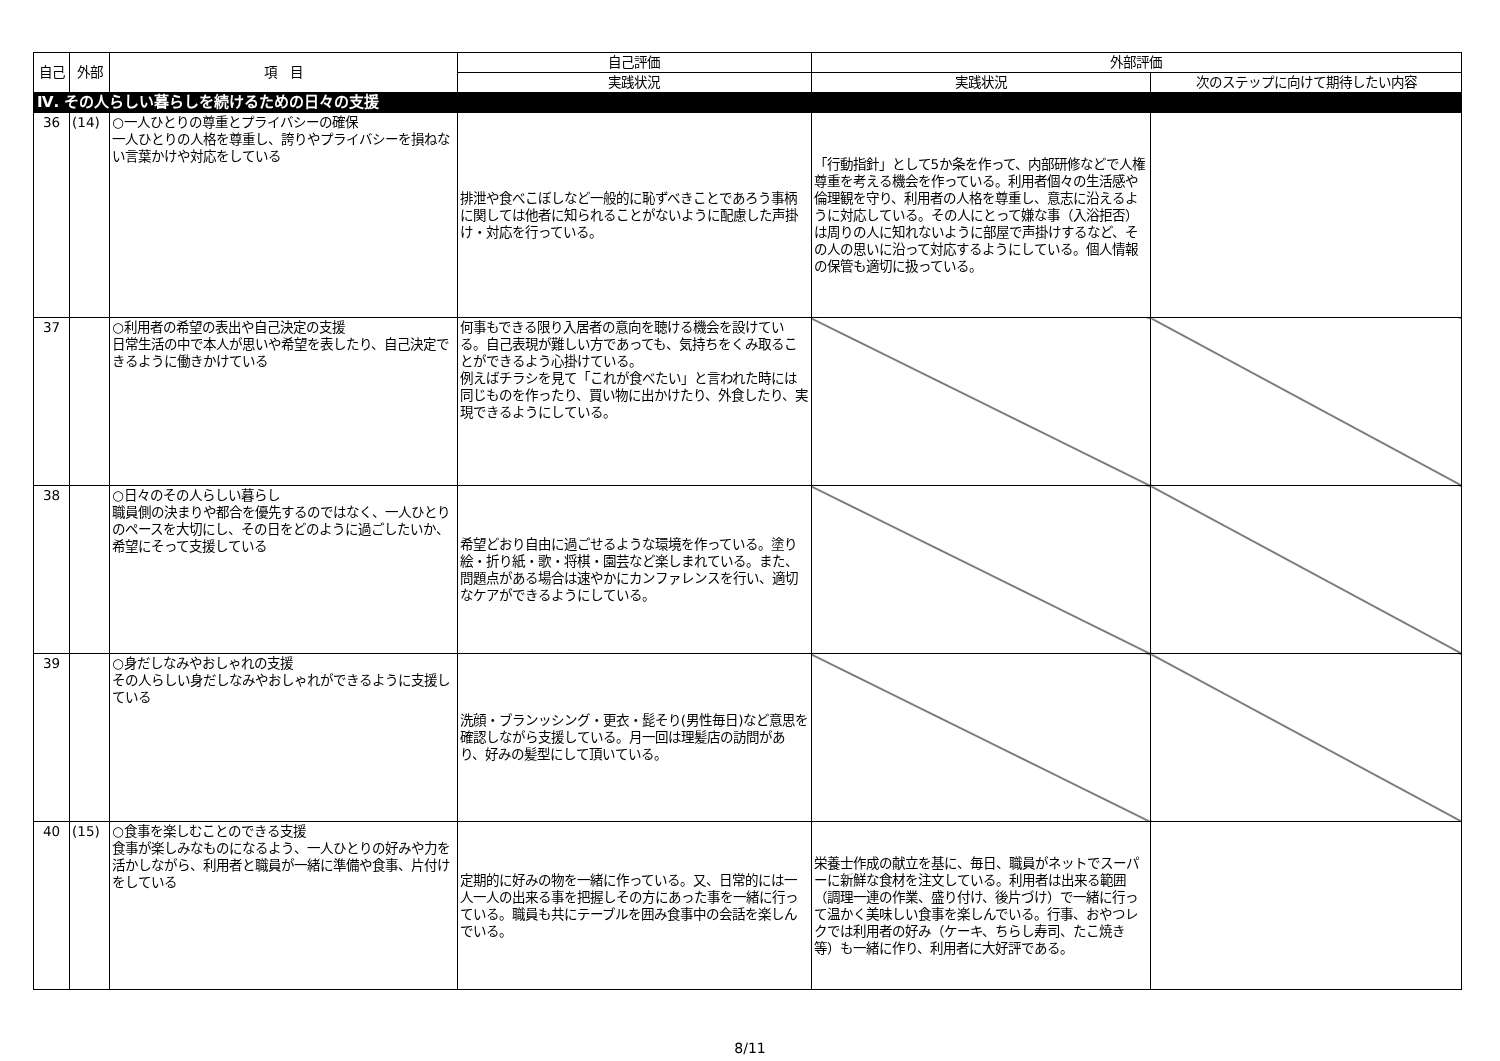| 自己 | 外部 | 項 目 | 自己評価 | 外部評価 | |
| --- | --- | --- | --- | --- | --- |
| | | | 実践状況 | 実践状況 | 次のステップに向けて期待したい内容 |
| Ⅳ. その人らしい暮らしを続けるための日々の支援 | | | | | |
| 36 | (14) | ○一人ひとりの尊重とプライバシーの確保 一人ひとりの人格を尊重し、誇りやプライバシーを損ねない言葉かけや対応をしている | 排泄や食べこぼしなど一般的に恥ずべきことであろう事柄に関しては他者に知られることがないように配慮した声掛け・対応を行っている。 | 「行動指針」として5か条を作って、内部研修などで人権尊重を考える機会を作っている。利用者個々の生活感や倫理観を守り、利用者の人格を尊重し、意志に沿えるように対応している。その人にとって嫌な事（入浴拒否）は周りの人に知れないように部屋で声掛けするなど、その人の思いに沿って対応するようにしている。個人情報の保管も適切に扱っている。 | |
| 37 | | ○利用者の希望の表出や自己決定の支援 日常生活の中で本人が思いや希望を表したり、自己決定できるように働きかけている | 何事もできる限り入居者の意向を聴ける機会を設けている。自己表現が難しい方であっても、気持ちをくみ取ることができるよう心掛けている。 例えばチラシを見て「これが食べたい」と言われた時には同じものを作ったり、買い物に出かけたり、外食したり、実現できるようにしている。 | | |
| 38 | | ○日々のその人らしい暮らし 職員側の決まりや都合を優先するのではなく、一人ひとりのペースを大切にし、その日をどのように過ごしたいか、希望にそって支援している | 希望どおり自由に過ごせるような環境を作っている。塗り絵・折り紙・歌・将棋・園芸など楽しまれている。また、問題点がある場合は速やかにカンファレンスを行い、適切なケアができるようにしている。 | | |
| 39 | | ○身だしなみやおしゃれの支援 その人らしい身だしなみやおしゃれができるように支援している | 洗顔・ブランッシング・更衣・髭そり(男性毎日)など意思を確認しながら支援している。月一回は理髪店の訪問があり、好みの髪型にして頂いている。 | | |
| 40 | (15) | ○食事を楽しむことのできる支援 食事が楽しみなものになるよう、一人ひとりの好みや力を活かしながら、利用者と職員が一緒に準備や食事、片付けをしている | 定期的に好みの物を一緒に作っている。又、日常的には一人一人の出来る事を把握しその方にあった事を一緒に行っている。職員も共にテーブルを囲み食事中の会話を楽しんでいる。 | 栄養士作成の献立を基に、毎日、職員がネットでスーパーに新鮮な食材を注文している。利用者は出来る範囲（調理一連の作業、盛り付け、後片づけ）で一緒に行って温かく美味しい食事を楽しんでいる。行事、おやつレクでは利用者の好み（ケーキ、ちらし寿司、たこ焼き等）も一緒に作り、利用者に大好評である。 | |
8/11